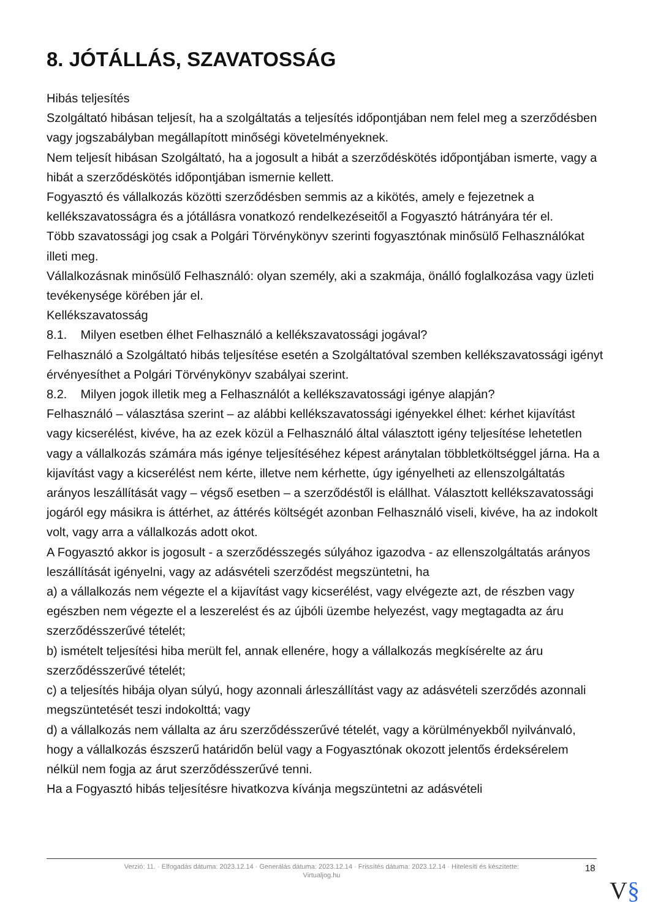8. JÓTÁLLÁS, SZAVATOSSÁG
Hibás teljesítés
Szolgáltató hibásan teljesít, ha a szolgáltatás a teljesítés időpontjában nem felel meg a szerződésben vagy jogszabályban megállapított minőségi követelményeknek.
Nem teljesít hibásan Szolgáltató, ha a jogosult a hibát a szerződéskötés időpontjában ismerte, vagy a hibát a szerződéskötés időpontjában ismernie kellett.
Fogyasztó és vállalkozás közötti szerződésben semmis az a kikötés, amely e fejezetnek a kellékszavatosságra és a jótállásra vonatkozó rendelkezéseitől a Fogyasztó hátrányára tér el.
Több szavatossági jog csak a Polgári Törvénykönyv szerinti fogyasztónak minősülő Felhasználókat illeti meg.
Vállalkozásnak minősülő Felhasználó: olyan személy, aki a szakmája, önálló foglalkozása vagy üzleti tevékenysége körében jár el.
Kellékszavatosság
8.1. Milyen esetben élhet Felhasználó a kellékszavatossági jogával?
Felhasználó a Szolgáltató hibás teljesítése esetén a Szolgáltatóval szemben kellékszavatossági igényt érvényesíthet a Polgári Törvénykönyv szabályai szerint.
8.2. Milyen jogok illetik meg a Felhasználót a kellékszavatossági igénye alapján?
Felhasználó – választása szerint – az alábbi kellékszavatossági igényekkel élhet: kérhet kijavítást vagy kicserélést, kivéve, ha az ezek közül a Felhasználó által választott igény teljesítése lehetetlen vagy a vállalkozás számára más igénye teljesítéséhez képest aránytalan többletköltséggel járna. Ha a kijavítást vagy a kicserélést nem kérte, illetve nem kérhette, úgy igényelheti az ellenszolgáltatás arányos leszállítását vagy – végső esetben – a szerződéstől is elállhat. Választott kellékszavatossági jogáról egy másikra is áttérhet, az áttérés költségét azonban Felhasználó viseli, kivéve, ha az indokolt volt, vagy arra a vállalkozás adott okot.
A Fogyasztó akkor is jogosult - a szerződésszegés súlyához igazodva - az ellenszolgáltatás arányos leszállítását igényelni, vagy az adásvételi szerződést megszüntetni, ha
a) a vállalkozás nem végezte el a kijavítást vagy kicserélést, vagy elvégezte azt, de részben vagy egészben nem végezte el a leszerelést és az újbóli üzembe helyezést, vagy megtagadta az áru szerződésszerűvé tételét;
b) ismételt teljesítési hiba merült fel, annak ellenére, hogy a vállalkozás megkísérelte az áru szerződésszerűvé tételét;
c) a teljesítés hibája olyan súlyú, hogy azonnali árleszállítást vagy az adásvételi szerződés azonnali megszüntetését teszi indokolttá; vagy
d) a vállalkozás nem vállalta az áru szerződésszerűvé tételét, vagy a körülményekből nyilvánvaló, hogy a vállalkozás észszerű határidőn belül vagy a Fogyasztónak okozott jelentős érdeksérelem nélkül nem fogja az árut szerződésszerűvé tenni.
Ha a Fogyasztó hibás teljesítésre hivatkozva kívánja megszüntetni az adásvételi
Verzió: 11. · Elfogadás dátuma: 2023.12.14 · Generálás dátuma: 2023.12.14 · Frissítés dátuma: 2023.12.14 · Hitelesíti és készítette:
Virtualjog.hu
18
V§